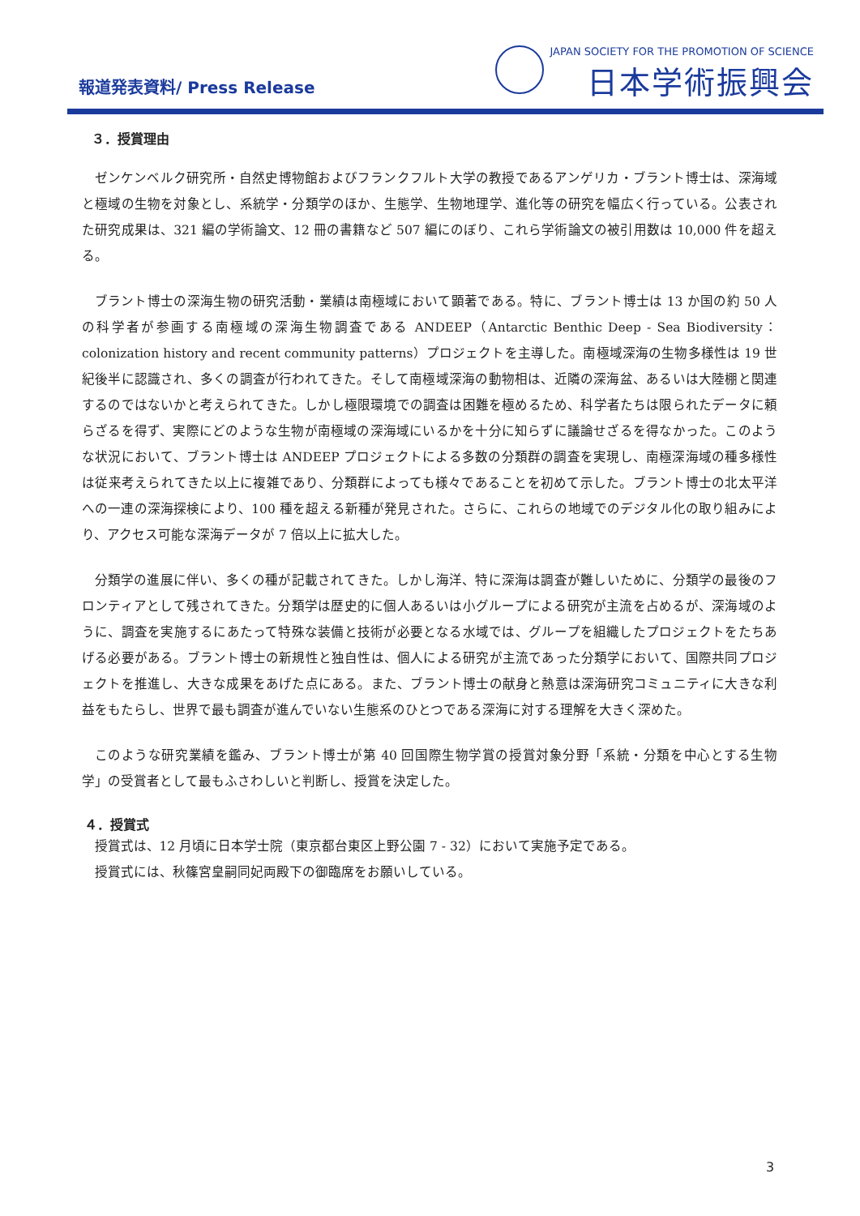報道発表資料/ Press Release
JAPAN SOCIETY FOR THE PROMOTION OF SCIENCE
日本学術振興会
３．授賞理由
ゼンケンベルク研究所・自然史博物館およびフランクフルト大学の教授であるアンゲリカ・ブラント博士は、深海域と極域の生物を対象とし、系統学・分類学のほか、生態学、生物地理学、進化等の研究を幅広く行っている。公表された研究成果は、321 編の学術論文、12 冊の書籍など 507 編にのぼり、これら学術論文の被引用数は 10,000 件を超える。
ブラント博士の深海生物の研究活動・業績は南極域において顕著である。特に、ブラント博士は 13 か国の約 50 人の科学者が参画する南極域の深海生物調査である ANDEEP（Antarctic Benthic Deep - Sea Biodiversity： colonization history and recent community patterns）プロジェクトを主導した。南極域深海の生物多様性は 19 世紀後半に認識され、多くの調査が行われてきた。そして南極域深海の動物相は、近隣の深海盆、あるいは大陸棚と関連するのではないかと考えられてきた。しかし極限環境での調査は困難を極めるため、科学者たちは限られたデータに頼らざるを得ず、実際にどのような生物が南極域の深海域にいるかを十分に知らずに議論せざるを得なかった。このような状況において、ブラント博士は ANDEEP プロジェクトによる多数の分類群の調査を実現し、南極深海域の種多様性は従来考えられてきた以上に複雑であり、分類群によっても様々であることを初めて示した。ブラント博士の北太平洋への一連の深海探検により、100 種を超える新種が発見された。さらに、これらの地域でのデジタル化の取り組みにより、アクセス可能な深海データが 7 倍以上に拡大した。
分類学の進展に伴い、多くの種が記載されてきた。しかし海洋、特に深海は調査が難しいために、分類学の最後のフロンティアとして残されてきた。分類学は歴史的に個人あるいは小グループによる研究が主流を占めるが、深海域のように、調査を実施するにあたって特殊な装備と技術が必要となる水域では、グループを組織したプロジェクトをたちあげる必要がある。ブラント博士の新規性と独自性は、個人による研究が主流であった分類学において、国際共同プロジェクトを推進し、大きな成果をあげた点にある。また、ブラント博士の献身と熱意は深海研究コミュニティに大きな利益をもたらし、世界で最も調査が進んでいない生態系のひとつである深海に対する理解を大きく深めた。
このような研究業績を鑑み、ブラント博士が第 40 回国際生物学賞の授賞対象分野「系統・分類を中心とする生物学」の受賞者として最もふさわしいと判断し、授賞を決定した。
４．授賞式
授賞式は、12 月頃に日本学士院（東京都台東区上野公園 7 - 32）において実施予定である。
授賞式には、秋篠宮皇嗣同妃両殿下の御臨席をお願いしている。
3